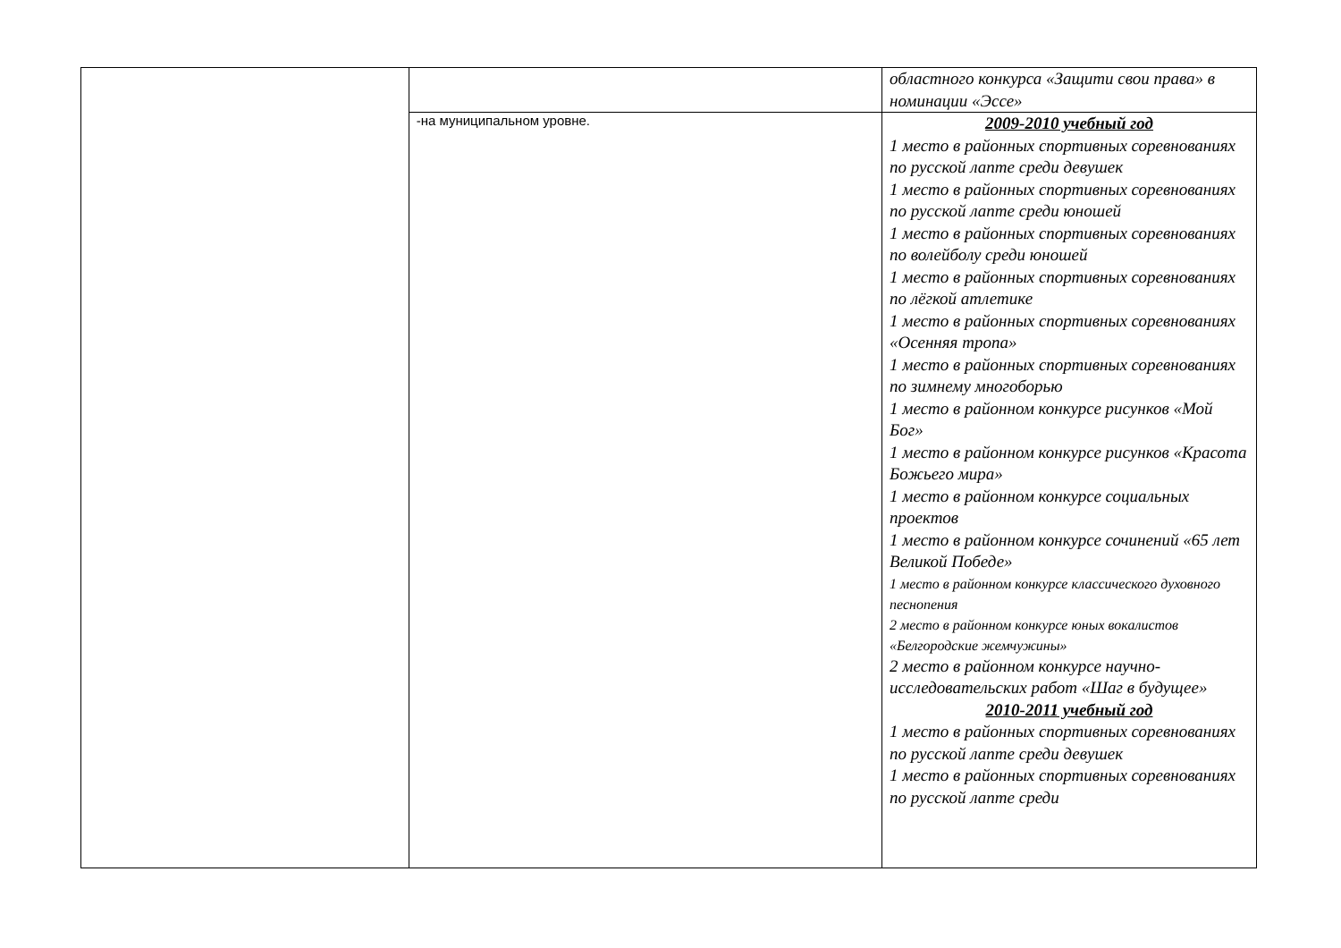| | | областного конкурса «Защити свои права» в номинации «Эссе» |
| | -на муниципальном уровне. | 2009-2010 учебный год 1 место в районных спортивных соревнованиях по русской лапте среди девушек 1 место в районных спортивных соревнованиях по русской лапте среди юношей 1 место в районных спортивных соревнованиях по волейболу среди юношей 1 место в районных спортивных соревнованиях по лёгкой атлетике 1 место в районных спортивных соревнованиях «Осенняя тропа» 1 место в районных спортивных соревнованиях по зимнему многоборью 1 место в районном конкурсе рисунков «Мой Бог» 1 место в районном конкурсе рисунков «Красота Божьего мира» 1 место в районном конкурсе социальных проектов 1 место в районном конкурсе сочинений «65 лет Великой Победе» 1 место в районном конкурсе классического духовного песнопения 2 место в районном конкурсе юных вокалистов «Белгородские жемчужины» 2 место в районном конкурсе научно-исследовательских работ «Шаг в будущее» 2010-2011 учебный год 1 место в районных спортивных соревнованиях по русской лапте среди девушек 1 место в районных спортивных соревнованиях по русской лапте среди |